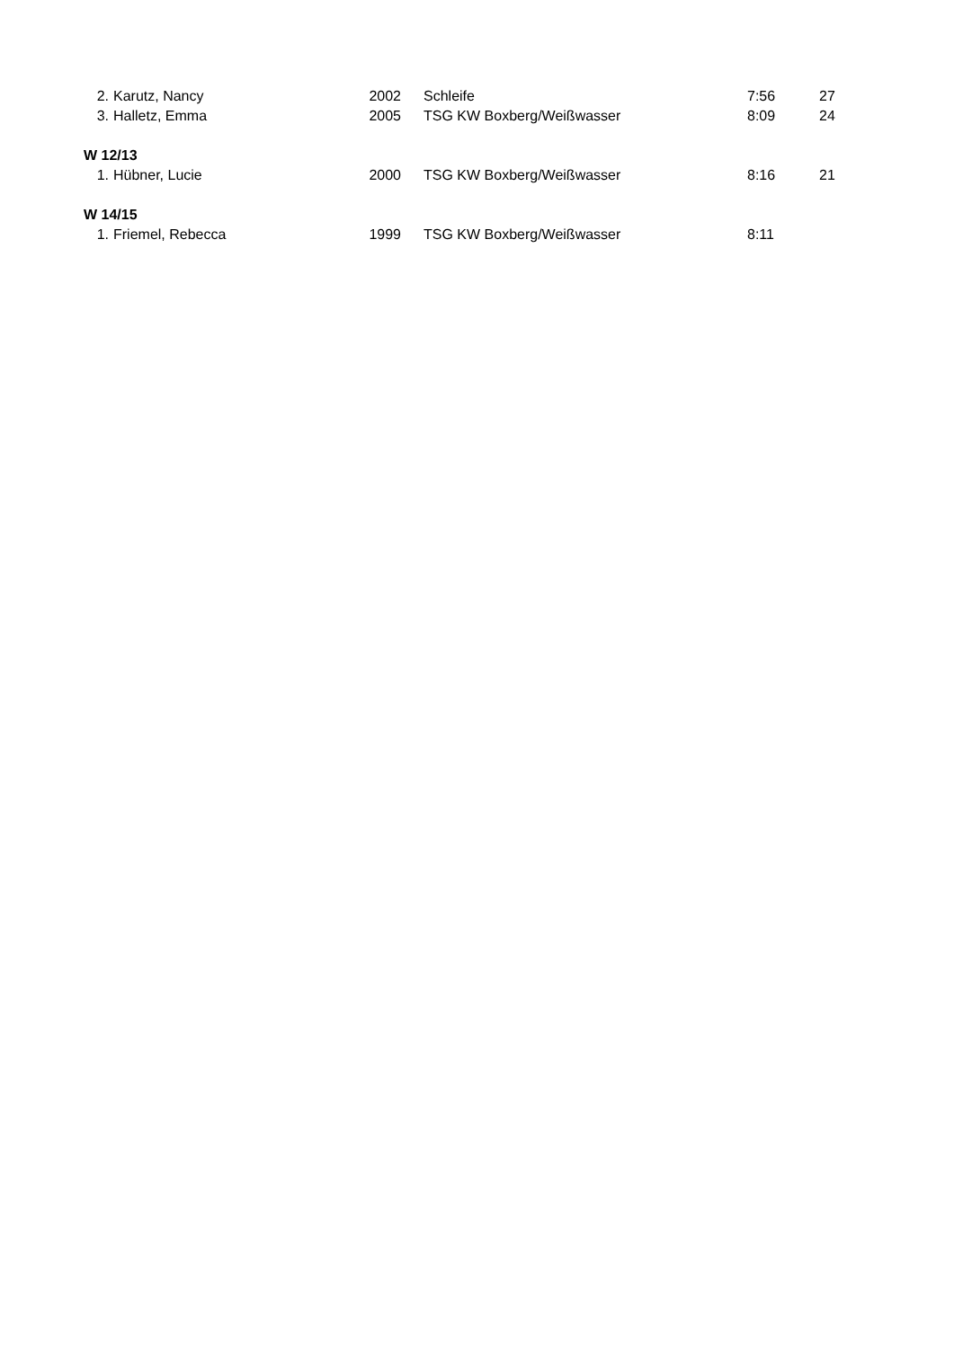| 2. | Karutz, Nancy | 2002 | Schleife | 7:56 | 27 |
| 3. | Halletz, Emma | 2005 | TSG KW Boxberg/Weißwasser | 8:09 | 24 |
| W 12/13 | | | | | |
| 1. | Hübner, Lucie | 2000 | TSG KW Boxberg/Weißwasser | 8:16 | 21 |
| W 14/15 | | | | | |
| 1. | Friemel, Rebecca | 1999 | TSG KW Boxberg/Weißwasser | 8:11 | |